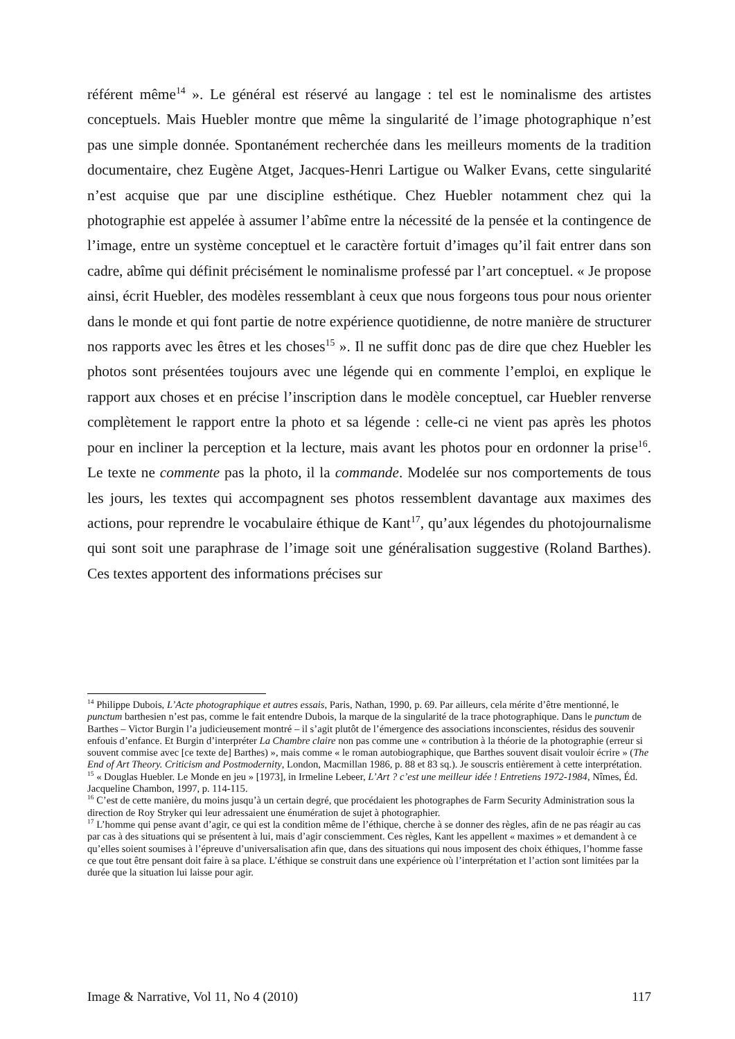référent même<sup>14</sup> ». Le général est réservé au langage : tel est le nominalisme des artistes conceptuels. Mais Huebler montre que même la singularité de l’image photographique n’est pas une simple donnée. Spontanément recherchée dans les meilleurs moments de la tradition documentaire, chez Eugène Atget, Jacques-Henri Lartigue ou Walker Evans, cette singularité n’est acquise que par une discipline esthétique. Chez Huebler notamment chez qui la photographie est appelée à assumer l’abîme entre la nécessité de la pensée et la contingence de l’image, entre un système conceptuel et le caractère fortuit d’images qu’il fait entrer dans son cadre, abîme qui définit précisément le nominalisme professé par l’art conceptuel. « Je propose ainsi, écrit Huebler, des modèles ressemblant à ceux que nous forgeons tous pour nous orienter dans le monde et qui font partie de notre expérience quotidienne, de notre manière de structurer nos rapports avec les êtres et les choses<sup>15</sup> ». Il ne suffit donc pas de dire que chez Huebler les photos sont présentées toujours avec une légende qui en commente l’emploi, en explique le rapport aux choses et en précise l’inscription dans le modèle conceptuel, car Huebler renverse complètement le rapport entre la photo et sa légende : celle-ci ne vient pas après les photos pour en incliner la perception et la lecture, mais avant les photos pour en ordonner la prise<sup>16</sup>. Le texte ne commente pas la photo, il la commande. Modelée sur nos comportements de tous les jours, les textes qui accompagnent ses photos ressemblent davantage aux maximes des actions, pour reprendre le vocabulaire éthique de Kant<sup>17</sup>, qu’aux légendes du photojournalisme qui sont soit une paraphrase de l’image soit une généralisation suggestive (Roland Barthes). Ces textes apportent des informations précises sur
<sup>14</sup> Philippe Dubois, L’Acte photographique et autres essais, Paris, Nathan, 1990, p. 69. Par ailleurs, cela mérite d’être mentionné, le punctum barthesien n’est pas, comme le fait entendre Dubois, la marque de la singularité de la trace photographique. Dans le punctum de Barthes – Victor Burgin l’a judicieusement montré – il s’agit plutôt de l’émergence des associations inconscientes, résidus des souvenir enfouis d’enfance. Et Burgin d’interpréter La Chambre claire non pas comme une « contribution à la théorie de la photographie (erreur si souvent commise avec [ce texte de] Barthes) », mais comme « le roman autobiographique, que Barthes souvent disait vouloir écrire » (The End of Art Theory. Criticism and Postmodernity, London, Macmillan 1986, p. 88 et 83 sq.). Je souscris entièrement à cette interprétation.
<sup>15</sup> « Douglas Huebler. Le Monde en jeu » [1973], in Irmeline Lebeer, L’Art ? c’est une meilleur idée ! Entretiens 1972-1984, Nîmes, Éd. Jacqueline Chambon, 1997, p. 114-115.
<sup>16</sup> C’est de cette manière, du moins jusqu’à un certain degré, que procédaient les photographes de Farm Security Administration sous la direction de Roy Stryker qui leur adressaient une énumération de sujet à photographier.
<sup>17</sup> L’homme qui pense avant d’agir, ce qui est la condition même de l’éthique, cherche à se donner des règles, afin de ne pas réagir au cas par cas à des situations qui se présentent à lui, mais d’agir consciemment. Ces règles, Kant les appellent « maximes » et demandent à ce qu’elles soient soumises à l’épreuve d’universalisation afin que, dans des situations qui nous imposent des choix éthiques, l’homme fasse ce que tout être pensant doit faire à sa place. L’éthique se construit dans une expérience où l’interprétation et l’action sont limitées par la durée que la situation lui laisse pour agir.
Image & Narrative, Vol 11, No 4 (2010) 117